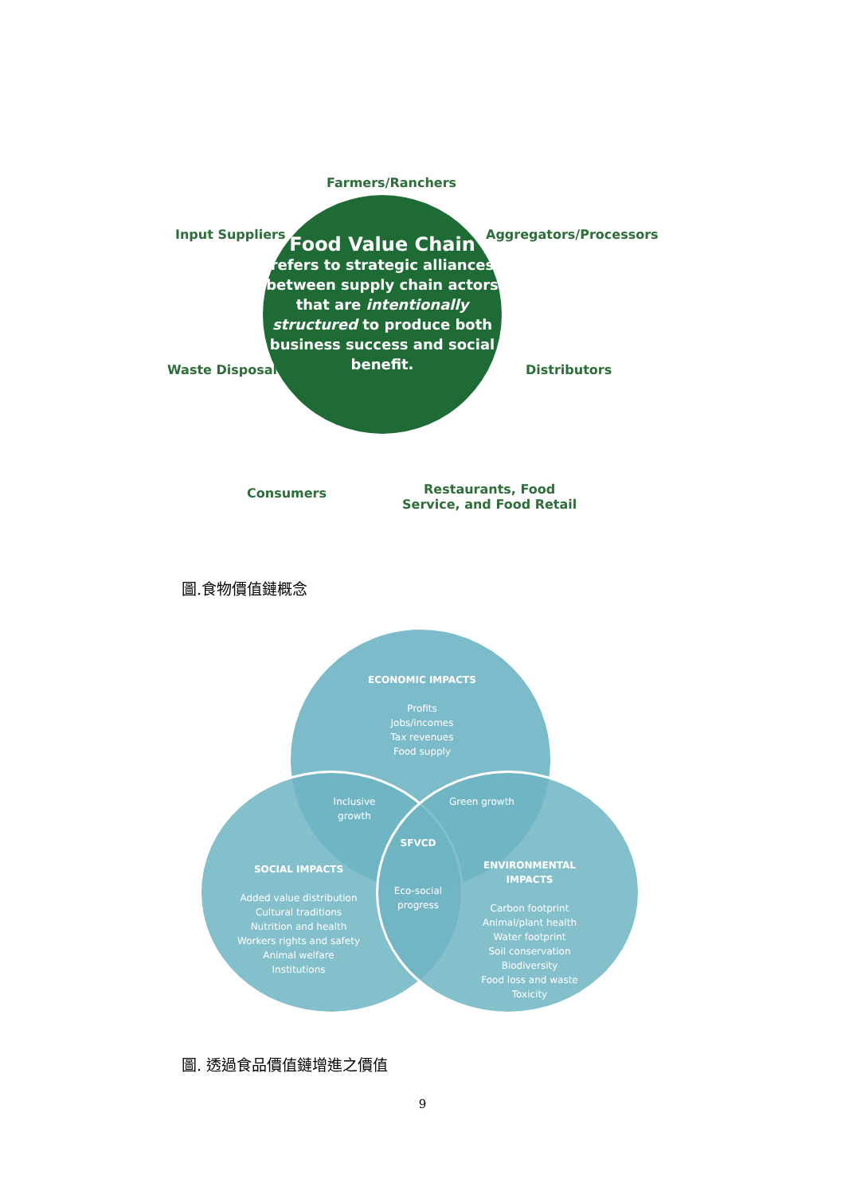Farmers/Ranchers
Input Suppliers Aggregators/Processors
Food Value Chain
refers to strategic alliances between supply chain actors that are intentionally structured to produce both business success and social benefit.
Waste Disposal Distributors
Consumers
Restaurants, Food
Service, and Food Retail
圖.食物價值鏈概念
ECONOMIC IMPACTS
Profits
Jobs/incomes
Tax revenues
Food supply
Inclusive growth
Green growth
SFVCD
SOCIAL IMPACTS
Added value distribution
Cultural traditions
Nutrition and health
Workers rights and safety
Animal welfare
Institutions
Eco-social progress
ENVIRONMENTAL IMPACTS
Carbon footprint
Animal/plant health
Water footprint
Soil conservation
Biodiversity
Food loss and waste
Toxicity
圖. 透過食品價值鏈增進之價值
9